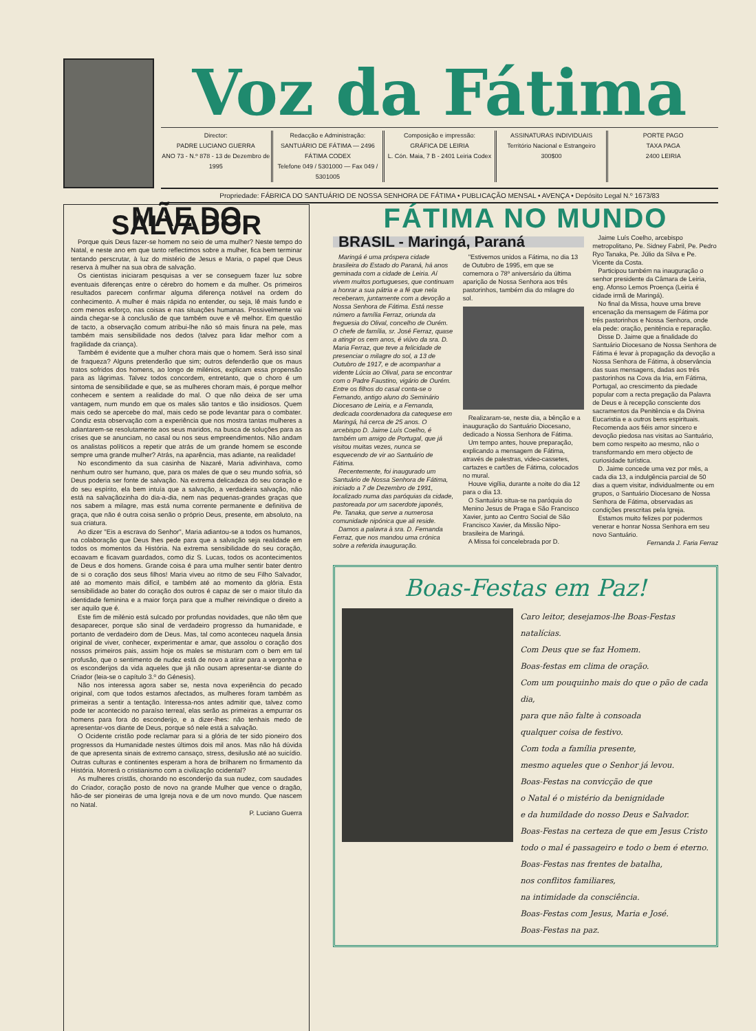Voz da Fátima
Director:
PADRE LUCIANO GUERRA
ANO 73 - N.º 878 - 13 de Dezembro de 1995
Redacção e Administração:
SANTUÁRIO DE FÁTIMA — 2496 FÁTIMA CODEX
Telefone 049 / 5301000 — Fax 049 / 5301005
Composição e impressão:
GRÁFICA DE LEIRIA
L. Cón. Maia, 7 B - 2401 Leiria Codex
ASSINATURAS INDIVIDUAIS
Território Nacional e Estrangeiro
300$00
PORTE PAGO
TAXA PAGA
2400 LEIRIA
Propriedade: FÁBRICA DO SANTUÁRIO DE NOSSA SENHORA DE FÁTIMA • PUBLICAÇÃO MENSAL • AVENÇA • Depósito Legal N.º 1673/83
MÃE DO SALVADOR
Porque quis Deus fazer-se homem no seio de uma mulher? Neste tempo do Natal, e neste ano em que tanto reflectimos sobre a mulher, fica bem terminar tentando perscrutar, à luz do mistério de Jesus e Maria, o papel que Deus reserva à mulher na sua obra de salvação.
Os cientistas iniciaram pesquisas a ver se conseguem fazer luz sobre eventuais diferenças entre o cérebro do homem e da mulher. Os primeiros resultados parecem confirmar alguma diferença notável na ordem do conhecimento. A mulher é mais rápida no entender, ou seja, lê mais fundo e com menos esforço, nas coisas e nas situações humanas. Possivelmente vai ainda chegar-se à conclusão de que também ouve e vê melhor. Em questão de tacto, a observação comum atribui-lhe não só mais finura na pele, mas também mais sensibilidade nos dedos (talvez para lidar melhor com a fragilidade da criança).
Também é evidente que a mulher chora mais que o homem. Será isso sinal de fraqueza? Alguns pretenderão que sim; outros defenderão que os maus tratos sofridos dos homens, ao longo de milénios, explicam essa propensão para as lágrimas. Talvez todos concordem, entretanto, que o choro é um sintoma de sensibilidade e que, se as mulheres choram mais, é porque melhor conhecem e sentem a realidade do mal. O que não deixa de ser uma vantagem, num mundo em que os males são tantos e tão insidiosos. Quem mais cedo se apercebe do mal, mais cedo se pode levantar para o combater. Condiz esta observação com a experiência que nos mostra tantas mulheres a adiantarem-se resolutamente aos seus maridos, na busca de soluções para as crises que se anunciam, no casal ou nos seus empreendimentos. Não andam os analistas políticos a repetir que atrás de um grande homem se esconde sempre uma grande mulher? Atrás, na aparência, mas adiante, na realidade!
No escondimento da sua casinha de Nazaré, Maria adivinhava, como nenhum outro ser humano, que, para os males de que o seu mundo sofria, só Deus poderia ser fonte de salvação. Na extrema delicadeza do seu coração e do seu espírito, ela bem intuía que a salvação, a verdadeira salvação, não está na salvaçãozinha do dia-a-dia, nem nas pequenas-grandes graças que nos sabem a milagre, mas está numa corrente permanente e definitiva de graça, que não é outra coisa senão o próprio Deus, presente, em absoluto, na sua criatura.
Ao dizer "Eis a escrava do Senhor", Maria adiantou-se a todos os humanos, na colaboração que Deus lhes pede para que a salvação seja realidade em todos os momentos da História. Na extrema sensibilidade do seu coração, ecoavam e ficavam guardados, como diz S. Lucas, todos os acontecimentos de Deus e dos homens. Grande coisa é para uma mulher sentir bater dentro de si o coração dos seus filhos! Maria viveu ao ritmo de seu Filho Salvador, até ao momento mais difícil, e também até ao momento da glória. Esta sensibilidade ao bater do coração dos outros é capaz de ser o maior título da identidade feminina e a maior força para que a mulher reivindique o direito a ser aquilo que é.
Este fim de milénio está sulcado por profundas novidades, que não têm que desaparecer, porque são sinal de verdadeiro progresso da humanidade, e portanto de verdadeiro dom de Deus. Mas, tal como aconteceu naquela ânsia original de viver, conhecer, experimentar e amar, que assolou o coração dos nossos primeiros pais, assim hoje os males se misturam com o bem em tal profusão, que o sentimento de nudez está de novo a atirar para a vergonha e os esconderijos da vida aqueles que já não ousam apresentar-se diante do Criador (leia-se o capítulo 3.º do Génesis).
Não nos interessa agora saber se, nesta nova experiência do pecado original, com que todos estamos afectados, as mulheres foram também as primeiras a sentir a tentação. Interessa-nos antes admitir que, talvez como pode ter acontecido no paraíso terreal, elas serão as primeiras a empurrar os homens para fora do esconderijo, e a dizer-lhes: não tenhais medo de apresentar-vos diante de Deus, porque só nele está a salvação.
O Ocidente cristão pode reclamar para si a glória de ter sido pioneiro dos progressos da Humanidade nestes últimos dois mil anos. Mas não há dúvida de que apresenta sinais de extremo cansaço, stress, desilusão até ao suicídio. Outras culturas e continentes esperam a hora de brilharem no firmamento da História. Morrerá o cristianismo com a civilização ocidental?
As mulheres cristãs, chorando no esconderijo da sua nudez, com saudades do Criador, coração posto de novo na grande Mulher que vence o dragão, hão-de ser pioneiras de uma Igreja nova e de um novo mundo. Que nascem no Natal.
P. Luciano Guerra
FÁTIMA NO MUNDO
BRASIL - Maringá, Paraná
Maringá é uma próspera cidade brasileira do Estado do Paraná, há anos geminada com a cidade de Leiria. Aí vivem muitos portugueses, que continuam a honrar a sua pátria e a fé que nela receberam, juntamente com a devoção a Nossa Senhora de Fátima. Está nesse número a família Ferraz, oriunda da freguesia do Olival, concelho de Ourém. O chefe de família, sr. José Ferraz, quase a atingir os cem anos, é viúvo da sra. D. Maria Ferraz, que teve a felicidade de presenciar o milagre do sol, a 13 de Outubro de 1917, e de acompanhar a vidente Lúcia ao Olival, para se encontrar com o Padre Faustino, vigário de Ourém. Entre os filhos do casal conta-se o Fernando, antigo aluno do Seminário Diocesano de Leiria, e a Fernanda, dedicada coordenadora da catequese em Maringá, há cerca de 25 anos. O arcebispo D. Jaime Luís Coelho, é também um amigo de Portugal, que já visitou muitas vezes, nunca se esquecendo de vir ao Santuário de Fátima.
Recentemente, foi inaugurado um Santuário de Nossa Senhora de Fátima, iniciado a 7 de Dezembro de 1991, localizado numa das paróquias da cidade, pastoreada por um sacerdote japonês, Pe. Tanaka, que serve a numerosa comunidade nipónica que ali reside.
Damos a palavra à sra. D. Fernanda Ferraz, que nos mandou uma crónica sobre a referida inauguração.
"Estivemos unidos a Fátima, no dia 13 de Outubro de 1995, em que se comemora o 78º aniversário da última aparição de Nossa Senhora aos três pastorinhos, também dia do milagre do sol.
Realizaram-se, neste dia, a bênção e a inauguração do Santuário Diocesano, dedicado a Nossa Senhora de Fátima.
Um tempo antes, houve preparação, explicando a mensagem de Fátima, através de palestras, video-cassetes, cartazes e cartões de Fátima, colocados no mural.
Houve vigília, durante a noite do dia 12 para o dia 13.
O Santuário situa-se na paróquia do Menino Jesus de Praga e São Francisco Xavier, junto ao Centro Social de São Francisco Xavier, da Missão Nipo-brasileira de Maringá.
A Missa foi concelebrada por D.
Jaime Luís Coelho, arcebispo metropolitano, Pe. Sidney Fabril, Pe. Pedro Ryo Tanaka, Pe. Júlio da Silva e Pe. Vicente da Costa.
Participou também na inauguração o senhor presidente da Câmara de Leiria, eng. Afonso Lemos Proença (Leiria é cidade irmã de Maringá).
No final da Missa, houve uma breve encenação da mensagem de Fátima por três pastorinhos e Nossa Senhora, onde ela pede: oração, penitência e reparação.
Disse D. Jaime que a finalidade do Santuário Diocesano de Nossa Senhora de Fátima é levar à propagação da devoção a Nossa Senhora de Fátima, à observância das suas mensagens, dadas aos três pastorinhos na Cova da Iria, em Fátima, Portugal, ao crescimento da piedade popular com a recta pregação da Palavra de Deus e à recepção consciente dos sacramentos da Penitência e da Divina Eucaristia e a outros bens espirituais. Recomenda aos fiéis amor sincero e devoção piedosa nas visitas ao Santuário, bem como respeito ao mesmo, não o transformando em mero objecto de curiosidade turística.
D. Jaime concede uma vez por mês, a cada dia 13, a indulgência parcial de 50 dias a quem visitar, individualmente ou em grupos, o Santuário Diocesano de Nossa Senhora de Fátima, observadas as condições prescritas pela Igreja.
Estamos muito felizes por podermos venerar e honrar Nossa Senhora em seu novo Santuário.
Fernanda J. Faria Ferraz
Boas-Festas em Paz!
Caro leitor, desejamos-lhe Boas-Festas natalícias.
Com Deus que se faz Homem.
Boas-festas em clima de oração.
Com um pouquinho mais do que o pão de cada dia,
para que não falte à consoada
qualquer coisa de festivo.
Com toda a família presente,
mesmo aqueles que o Senhor já levou.
Boas-Festas na convicção de que
o Natal é o mistério da benignidade
e da humildade do nosso Deus e Salvador.
Boas-Festas na certeza de que em Jesus Cristo
todo o mal é passageiro e todo o bem é eterno.
Boas-Festas nas frentes de batalha,
nos conflitos familiares,
na intimidade da consciência.
Boas-Festas com Jesus, Maria e José.
Boas-Festas na paz.